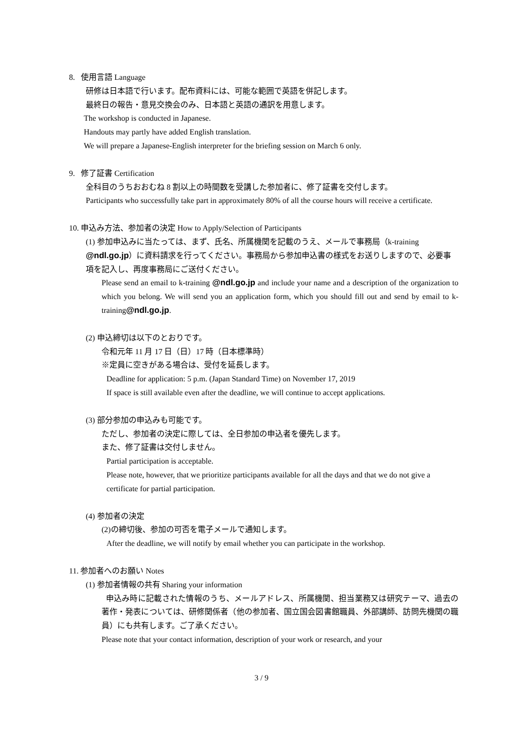8. 使用言語 Language
研修は日本語で行います。配布資料には、可能な範囲で英語を併記します。
最終日の報告・意見交換会のみ、日本語と英語の通訳を用意します。
The workshop is conducted in Japanese.
Handouts may partly have added English translation.
We will prepare a Japanese-English interpreter for the briefing session on March 6 only.
9. 修了証書 Certification
全科目のうちおおむね 8 割以上の時間数を受講した参加者に、修了証書を交付します。
Participants who successfully take part in approximately 80% of all the course hours will receive a certificate.
10. 申込み方法、参加者の決定 How to Apply/Selection of Participants
(1) 参加申込みに当たっては、まず、氏名、所属機関を記載のうえ、メールで事務局（k-training @ndl.go.jp）に資料請求を行ってください。事務局から参加申込書の様式をお送りしますので、必要事項を記入し、再度事務局にご送付ください。
Please send an email to k-training @ndl.go.jp and include your name and a description of the organization to which you belong. We will send you an application form, which you should fill out and send by email to k-training@ndl.go.jp.
(2) 申込締切は以下のとおりです。
令和元年 11 月 17 日（日）17 時（日本標準時）
※定員に空きがある場合は、受付を延長します。
Deadline for application: 5 p.m. (Japan Standard Time) on November 17, 2019
If space is still available even after the deadline, we will continue to accept applications.
(3) 部分参加の申込みも可能です。
ただし、参加者の決定に際しては、全日参加の申込者を優先します。
また、修了証書は交付しません。
Partial participation is acceptable.
Please note, however, that we prioritize participants available for all the days and that we do not give a certificate for partial participation.
(4) 参加者の決定
(2)の締切後、参加の可否を電子メールで通知します。
After the deadline, we will notify by email whether you can participate in the workshop.
11. 参加者へのお願い Notes
(1) 参加者情報の共有 Sharing your information
申込み時に記載された情報のうち、メールアドレス、所属機関、担当業務又は研究テーマ、過去の著作・発表については、研修関係者（他の参加者、国立国会図書館職員、外部講師、訪問先機関の職員）にも共有します。ご了承ください。
Please note that your contact information, description of your work or research, and your
3 / 9